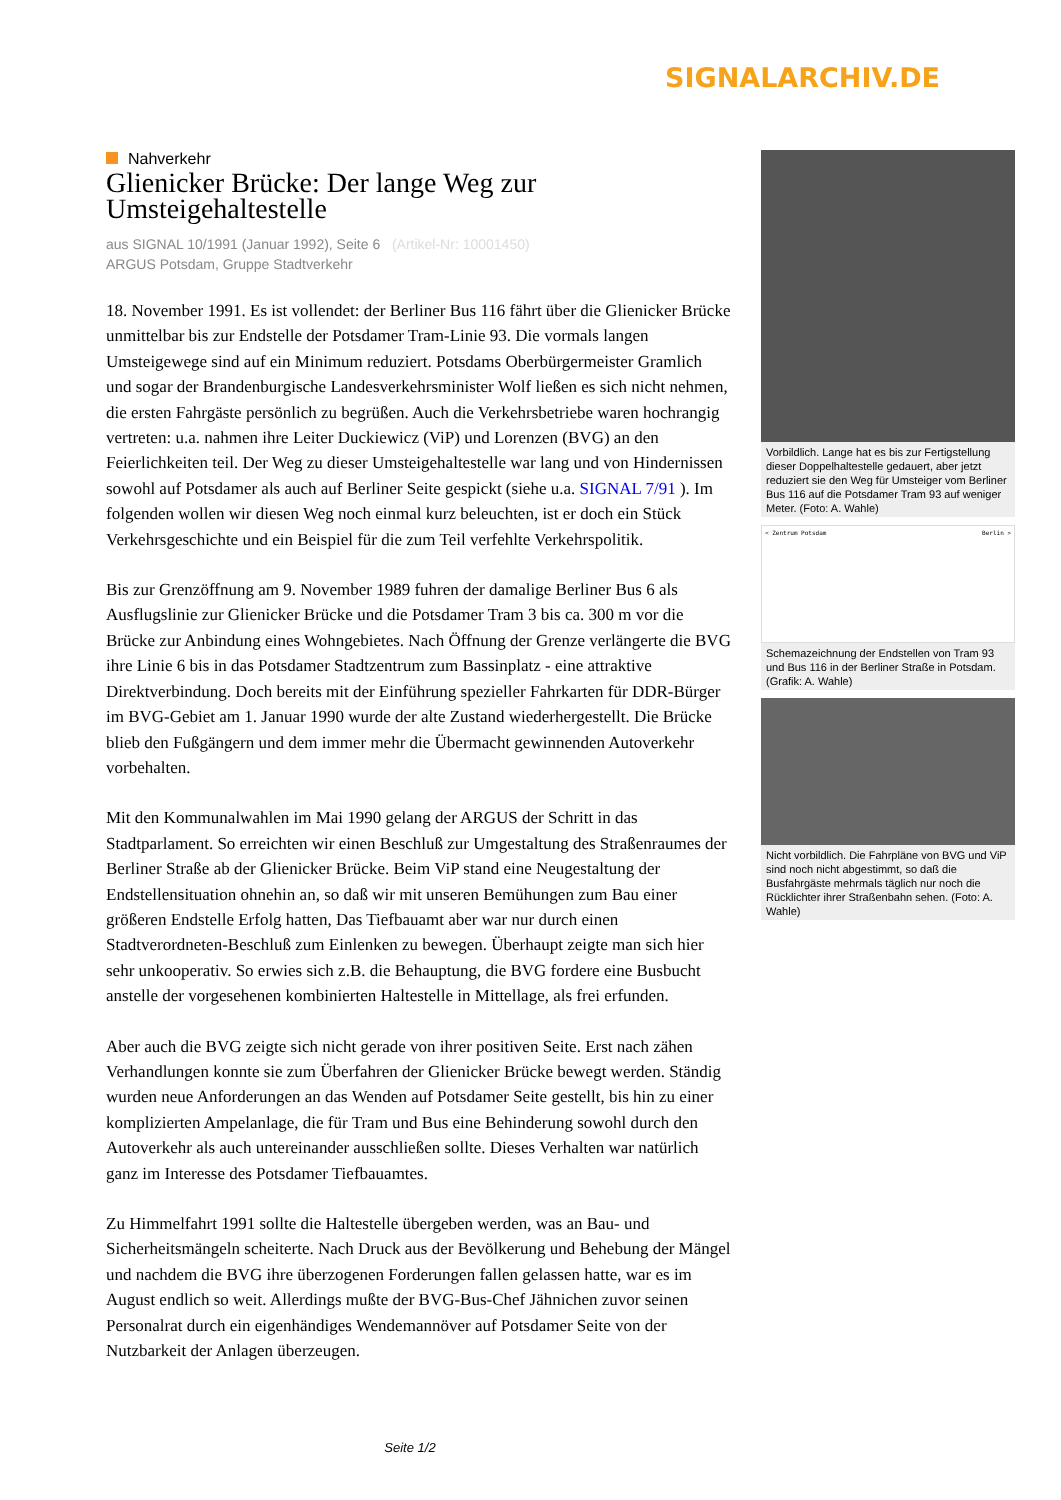SIGNALARCHIV.DE
Nahverkehr
Glienicker Brücke: Der lange Weg zur Umsteigehaltestelle
aus SIGNAL 10/1991 (Januar 1992), Seite 6 (Artikel-Nr: 10001450)
ARGUS Potsdam, Gruppe Stadtverkehr
18. November 1991. Es ist vollendet: der Berliner Bus 116 fährt über die Glienicker Brücke unmittelbar bis zur Endstelle der Potsdamer Tram-Linie 93. Die vormals langen Umsteigewege sind auf ein Minimum reduziert. Potsdams Oberbürgermeister Gramlich und sogar der Brandenburgische Landesverkehrsminister Wolf ließen es sich nicht nehmen, die ersten Fahrgäste persönlich zu begrüßen. Auch die Verkehrsbetriebe waren hochrangig vertreten: u.a. nahmen ihre Leiter Duckiewicz (ViP) und Lorenzen (BVG) an den Feierlichkeiten teil. Der Weg zu dieser Umsteigehaltestelle war lang und von Hindernissen sowohl auf Potsdamer als auch auf Berliner Seite gespickt (siehe u.a. SIGNAL 7/91 ). Im folgenden wollen wir diesen Weg noch einmal kurz beleuchten, ist er doch ein Stück Verkehrsgeschichte und ein Beispiel für die zum Teil verfehlte Verkehrspolitik.
Bis zur Grenzöffnung am 9. November 1989 fuhren der damalige Berliner Bus 6 als Ausflugslinie zur Glienicker Brücke und die Potsdamer Tram 3 bis ca. 300 m vor die Brücke zur Anbindung eines Wohngebietes. Nach Öffnung der Grenze verlängerte die BVG ihre Linie 6 bis in das Potsdamer Stadtzentrum zum Bassinplatz - eine attraktive Direktverbindung. Doch bereits mit der Einführung spezieller Fahrkarten für DDR-Bürger im BVG-Gebiet am 1. Januar 1990 wurde der alte Zustand wiederhergestellt. Die Brücke blieb den Fußgängern und dem immer mehr die Übermacht gewinnenden Autoverkehr vorbehalten.
Mit den Kommunalwahlen im Mai 1990 gelang der ARGUS der Schritt in das Stadtparlament. So erreichten wir einen Beschluß zur Umgestaltung des Straßenraumes der Berliner Straße ab der Glienicker Brücke. Beim ViP stand eine Neugestaltung der Endstellensituation ohnehin an, so daß wir mit unseren Bemühungen zum Bau einer größeren Endstelle Erfolg hatten, Das Tiefbauamt aber war nur durch einen Stadtverordneten-Beschluß zum Einlenken zu bewegen. Überhaupt zeigte man sich hier sehr unkooperativ. So erwies sich z.B. die Behauptung, die BVG fordere eine Busbucht anstelle der vorgesehenen kombinierten Haltestelle in Mittellage, als frei erfunden.
Aber auch die BVG zeigte sich nicht gerade von ihrer positiven Seite. Erst nach zähen Verhandlungen konnte sie zum Überfahren der Glienicker Brücke bewegt werden. Ständig wurden neue Anforderungen an das Wenden auf Potsdamer Seite gestellt, bis hin zu einer komplizierten Ampelanlage, die für Tram und Bus eine Behinderung sowohl durch den Autoverkehr als auch untereinander ausschließen sollte. Dieses Verhalten war natürlich ganz im Interesse des Potsdamer Tiefbauamtes.
Zu Himmelfahrt 1991 sollte die Haltestelle übergeben werden, was an Bau- und Sicherheitsmängeln scheiterte. Nach Druck aus der Bevölkerung und Behebung der Mängel und nachdem die BVG ihre überzogenen Forderungen fallen gelassen hatte, war es im August endlich so weit. Allerdings mußte der BVG-Bus-Chef Jähnichen zuvor seinen Personalrat durch ein eigenhändiges Wendemannöver auf Potsdamer Seite von der Nutzbarkeit der Anlagen überzeugen.
Vorbildlich. Lange hat es bis zur Fertigstellung dieser Doppelhaltestelle gedauert, aber jetzt reduziert sie den Weg für Umsteiger vom Berliner Bus 116 auf die Potsdamer Tram 93 auf weniger Meter. (Foto: A. Wahle)
< Zentrum Potsdam Berlin >
Schemazeichnung der Endstellen von Tram 93 und Bus 116 in der Berliner Straße in Potsdam. (Grafik: A. Wahle)
Nicht vorbildlich. Die Fahrpläne von BVG und ViP sind noch nicht abgestimmt, so daß die Busfahrgäste mehrmals täglich nur noch die Rücklichter ihrer Straßenbahn sehen. (Foto: A. Wahle)
Seite 1/2